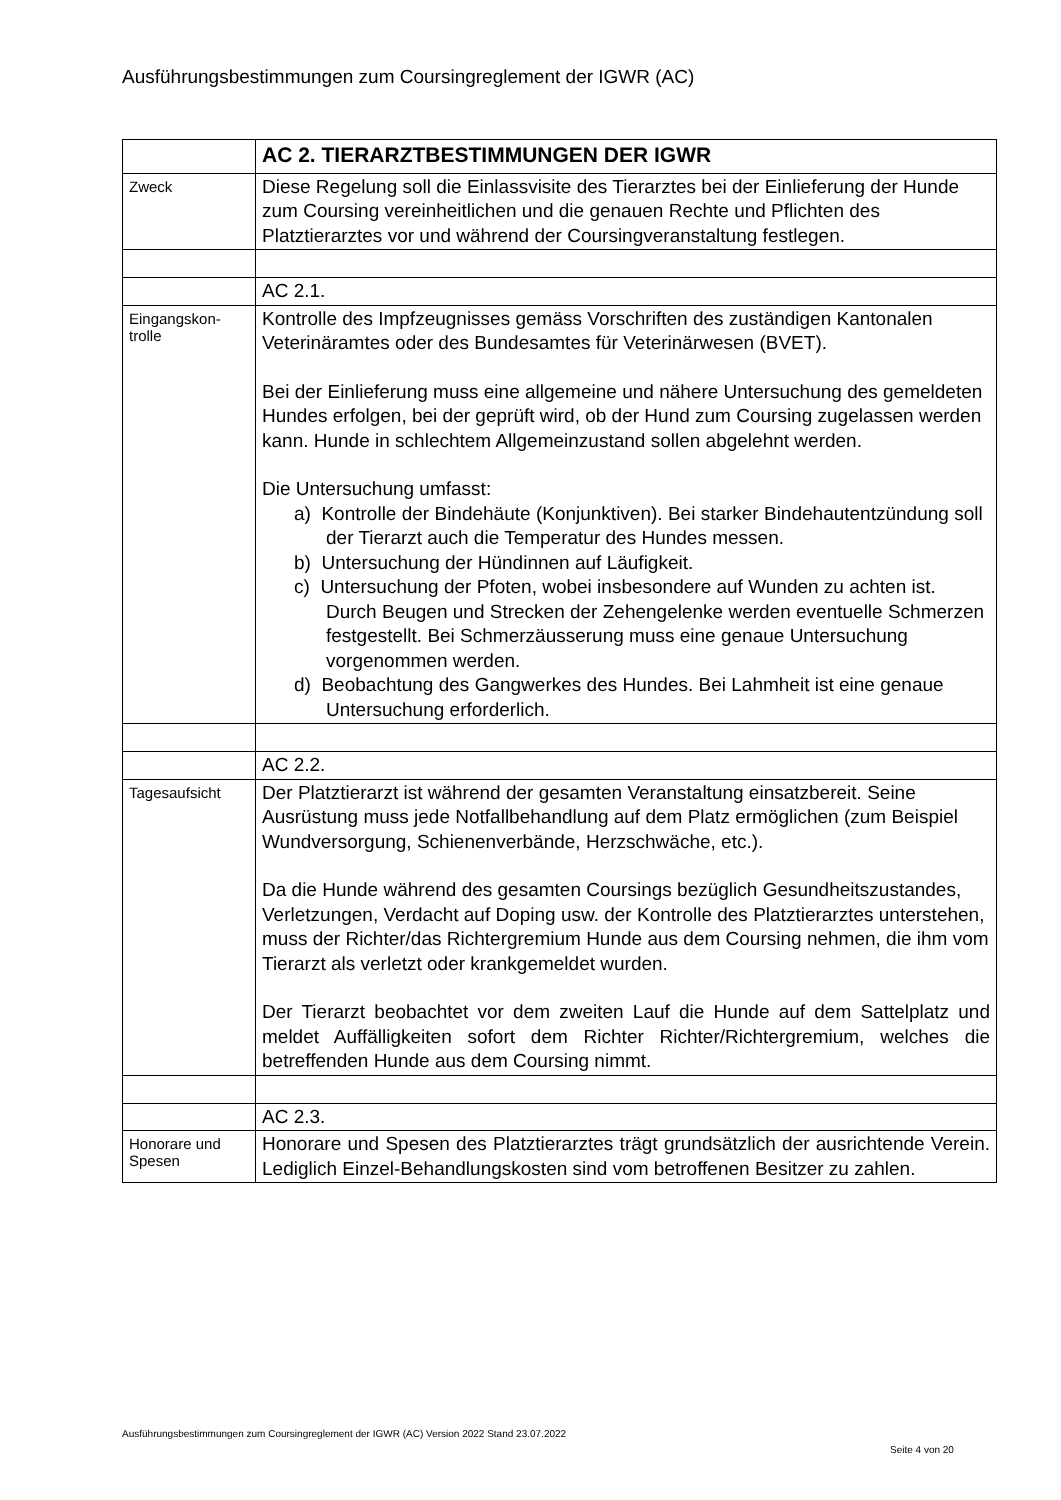Ausführungsbestimmungen zum Coursingreglement der IGWR (AC)
| | AC 2. TIERARZTBESTIMMUNGEN DER IGWR |
| Zweck | Diese Regelung soll die Einlassvisite des Tierarztes bei der Einlieferung der Hunde zum Coursing vereinheitlichen und die genauen Rechte und Pflichten des Platztierarztes vor und während der Coursingveranstaltung festlegen. |
| | AC 2.1. |
| Eingangskon- trolle | Kontrolle des Impfzeugnisses gemäss Vorschriften des zuständigen Kantonalen Veterinäramtes oder des Bundesamtes für Veterinärwesen (BVET). Bei der Einlieferung muss eine allgemeine und nähere Untersuchung des gemeldeten Hundes erfolgen, bei der geprüft wird, ob der Hund zum Coursing zugelassen werden kann. Hunde in schlechtem Allgemeinzustand sollen abgelehnt werden. Die Untersuchung umfasst: a) Kontrolle der Bindehäute (Konjunktiven). Bei starker Bindehautentzündung soll der Tierarzt auch die Temperatur des Hundes messen. b) Untersuchung der Hündinnen auf Läufigkeit. c) Untersuchung der Pfoten, wobei insbesondere auf Wunden zu achten ist. Durch Beugen und Strecken der Zehengelenke werden eventuelle Schmerzen festgestellt. Bei Schmerzäusserung muss eine genaue Untersuchung vorgenommen werden. d) Beobachtung des Gangwerkes des Hundes. Bei Lahmheit ist eine genaue Untersuchung erforderlich. |
| | AC 2.2. |
| Tagesaufsicht | Der Platztierarzt ist während der gesamten Veranstaltung einsatzbereit. Seine Ausrüstung muss jede Notfallbehandlung auf dem Platz ermöglichen (zum Beispiel Wundversorgung, Schienenverbände, Herzschwäche, etc.). Da die Hunde während des gesamten Coursings bezüglich Gesundheitszustandes, Verletzungen, Verdacht auf Doping usw. der Kontrolle des Platztierarztes unterstehen, muss der Richter/das Richtergremium Hunde aus dem Coursing nehmen, die ihm vom Tierarzt als verletzt oder krankgemeldet wurden. Der Tierarzt beobachtet vor dem zweiten Lauf die Hunde auf dem Sattelplatz und meldet Auffälligkeiten sofort dem Richter Richter/Richtergremium, welches die betreffenden Hunde aus dem Coursing nimmt. |
| | AC 2.3. |
| Honorare und Spesen | Honorare und Spesen des Platztierarztes trägt grundsätzlich der ausrichtende Verein. Lediglich Einzel-Behandlungskosten sind vom betroffenen Besitzer zu zahlen. |
Ausführungsbestimmungen zum Coursingreglement der IGWR (AC) Version 2022 Stand 23.07.2022
Seite 4 von 20